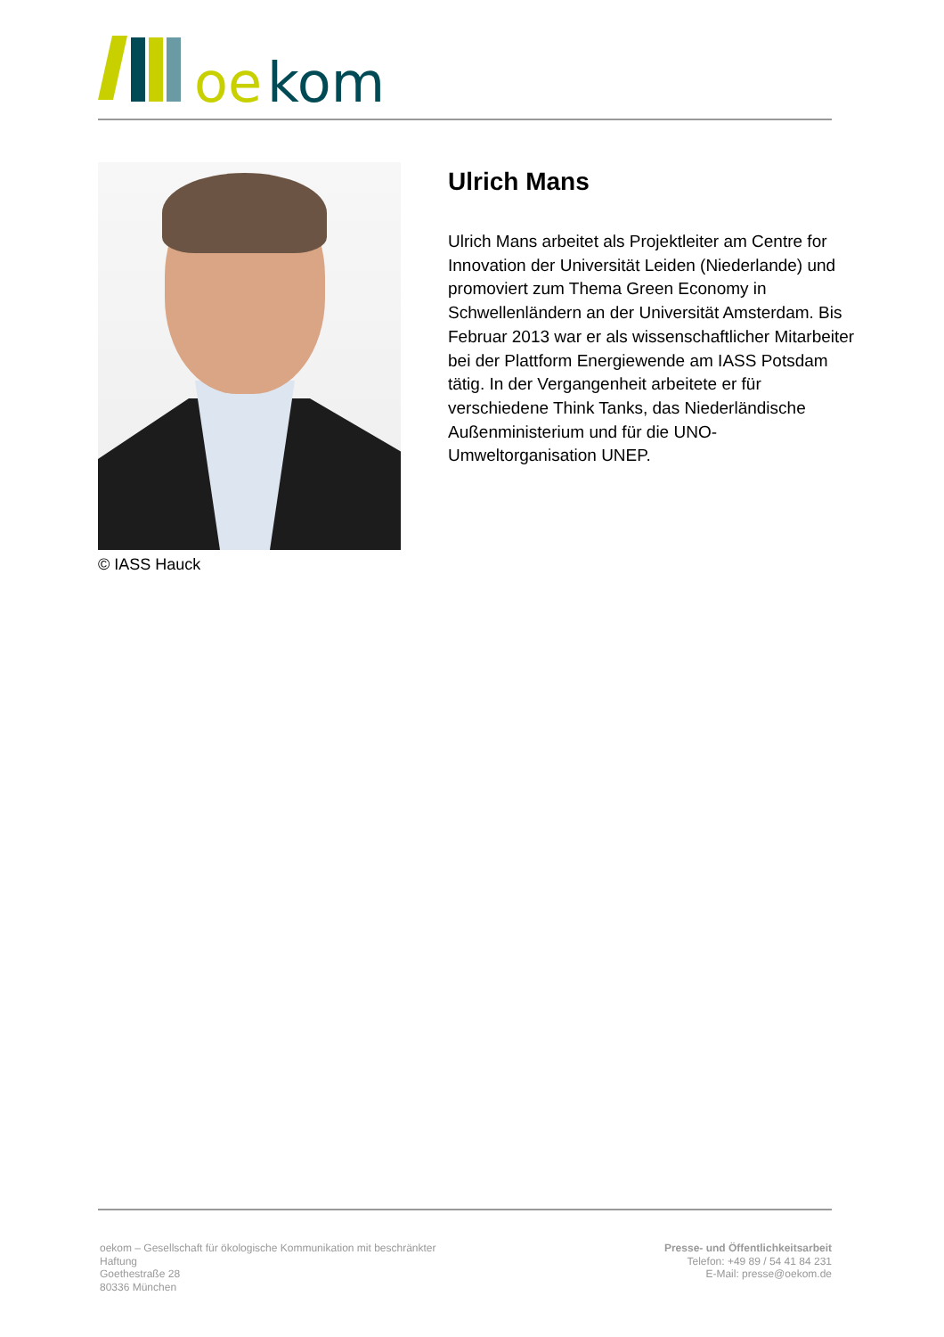oe
kom
© IASS Hauck
Ulrich Mans
Ulrich Mans arbeitet als Projektleiter am Centre for Innovation der Universität Leiden (Niederlande) und promoviert zum Thema Green Economy in Schwellenländern an der Universität Amsterdam. Bis Februar 2013 war er als wissenschaftlicher Mitarbeiter bei der Plattform Energiewende am IASS Potsdam tätig. In der Vergangenheit arbeitete er für verschiedene Think Tanks, das Niederländische Außenministerium und für die UNO-Umweltorganisation UNEP.
oekom – Gesellschaft für ökologische Kommunikation mit beschränkter Haftung
Goethestraße 28
80336 München
Presse- und Öffentlichkeitsarbeit
Telefon: +49 89 / 54 41 84 231
E-Mail: presse@oekom.de